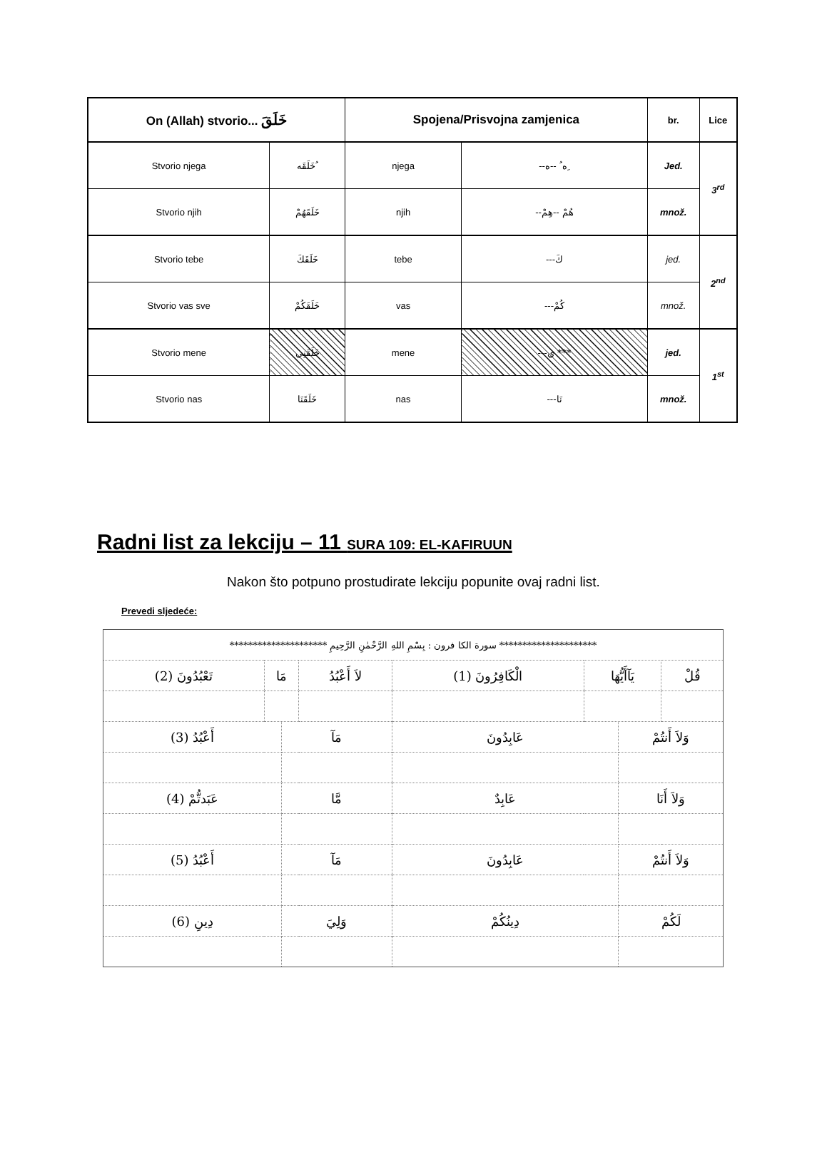| On (Allah) stvorio... خَلَقَ | | Spojena/Prisvojna zamjenica | | br. | Lice |
| --- | --- | --- | --- | --- | --- |
| Stvorio njega | خَلَقَه ُ | njega | --ه ُ --ه ِ | Jed. | 3<sup>rd</sup> |
| Stvorio njih | خَلَقَهُمْ | njih | --هُمْ --هِمْ | množ. | |
| Stvorio tebe | خَلَقَكَ | tebe | ---كَ | jed. | 2<sup>nd</sup> |
| Stvorio vas sve | خَلَقَكُمْ | vas | ---كُمْ | množ. | |
| Stvorio mene | خَلَقَنِي | mene | ---ي *** | jed. | 1<sup>st</sup> |
| Stvorio nas | خَلَقَنَا | nas | ---نَا | množ. | |
Radni list za lekciju – 11 SURA 109: EL-KAFIRUUN
Nakon što potpuno prostudirate lekciju popunite ovaj radni list.
Prevedi sljedeće:
| ********************* سورة الكا فرون : بِسْمِ اللهِ الرَّحْمٰنِ الرَّحِيمِ ********************* | | | | | | | |
| (2) تَعْبُدُونَ | مَا | | لاَ أَعْبُدُ | (1) الْكَافِرُونَ | يَآأَيُّهَا | | قُلْ |
| (3) أَعْبُدُ | | مَآ | | عَابِدُونَ | | وَلاَ أَنتُمْ | |
| (4) عَبَدتُّمْ | | مَّا | | عَابِدٌ | | وَلاَ أَنَا | |
| (5) أَعْبُدُ | | مَآ | | عَابِدُونَ | | وَلاَ أَنتُمْ | |
| (6) دِينِ | | وَلِيَ | | دِينُكُمْ | | لَكُمْ | |